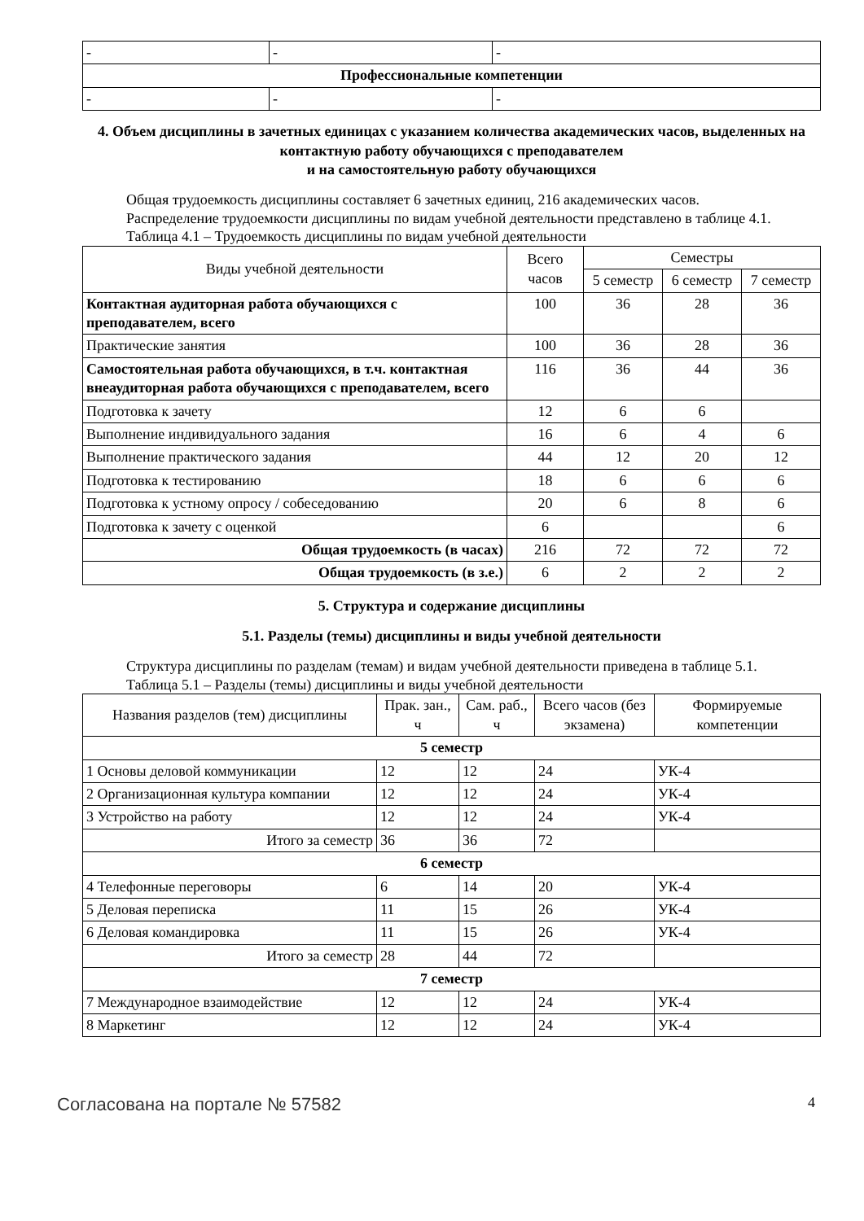| - | - | - |
| Профессиональные компетенции | | |
| - | - | - |
4. Объем дисциплины в зачетных единицах с указанием количества академических часов, выделенных на контактную работу обучающихся с преподавателем
и на самостоятельную работу обучающихся
Общая трудоемкость дисциплины составляет 6 зачетных единиц, 216 академических часов.
Распределение трудоемкости дисциплины по видам учебной деятельности представлено в таблице 4.1.
Таблица 4.1 – Трудоемкость дисциплины по видам учебной деятельности
| Виды учебной деятельности | Всего часов | Семестры | | |
| --- | --- | --- | --- | --- |
| | | 5 семестр | 6 семестр | 7 семестр |
| Контактная аудиторная работа обучающихся с преподавателем, всего | 100 | 36 | 28 | 36 |
| Практические занятия | 100 | 36 | 28 | 36 |
| Самостоятельная работа обучающихся, в т.ч. контактная внеаудиторная работа обучающихся с преподавателем, всего | 116 | 36 | 44 | 36 |
| Подготовка к зачету | 12 | 6 | 6 | |
| Выполнение индивидуального задания | 16 | 6 | 4 | 6 |
| Выполнение практического задания | 44 | 12 | 20 | 12 |
| Подготовка к тестированию | 18 | 6 | 6 | 6 |
| Подготовка к устному опросу / собеседованию | 20 | 6 | 8 | 6 |
| Подготовка к зачету с оценкой | 6 | | | 6 |
| Общая трудоемкость (в часах) | 216 | 72 | 72 | 72 |
| Общая трудоемкость (в з.е.) | 6 | 2 | 2 | 2 |
5. Структура и содержание дисциплины
5.1. Разделы (темы) дисциплины и виды учебной деятельности
Структура дисциплины по разделам (темам) и видам учебной деятельности приведена в таблице 5.1.
Таблица 5.1 – Разделы (темы) дисциплины и виды учебной деятельности
| Названия разделов (тем) дисциплины | Прак. зан., ч | Сам. раб., ч | Всего часов (без экзамена) | Формируемые компетенции |
| --- | --- | --- | --- | --- |
| 5 семестр | | | | |
| 1 Основы деловой коммуникации | 12 | 12 | 24 | УК-4 |
| 2 Организационная культура компании | 12 | 12 | 24 | УК-4 |
| 3 Устройство на работу | 12 | 12 | 24 | УК-4 |
| Итого за семестр | 36 | 36 | 72 | |
| 6 семестр | | | | |
| 4 Телефонные переговоры | 6 | 14 | 20 | УК-4 |
| 5 Деловая переписка | 11 | 15 | 26 | УК-4 |
| 6 Деловая командировка | 11 | 15 | 26 | УК-4 |
| Итого за семестр | 28 | 44 | 72 | |
| 7 семестр | | | | |
| 7 Международное взаимодействие | 12 | 12 | 24 | УК-4 |
| 8 Маркетинг | 12 | 12 | 24 | УК-4 |
Согласована на портале № 57582 4